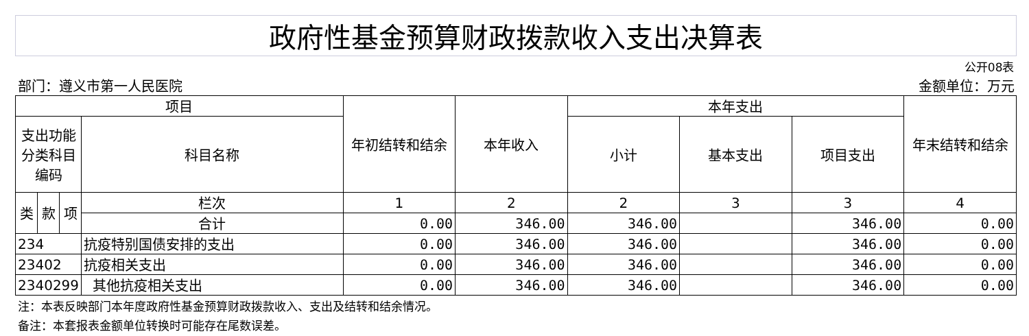| 政府性基金预算财政拨款收入支出决算表 | | | | | | | | | |
| | | | | | | | | | 公开08表 |
| 部门：遵义市第一人民医院 | | | | | | | | | 金额单位：万元 |
| 项目 | | | | 年初结转和结余 | 本年收入 | 本年支出 | | | 年末结转和结余 |
| 支出功能分类科目编码 | | | 科目名称 | | | 小计 | 基本支出 | 项目支出 | |
| 类 | 款 | 项 | 栏次 | 1 | 2 | 2 | 3 | 3 | 4 |
| | | | 合计 | 0.00 | 346.00 | 346.00 | | 346.00 | 0.00 |
| 234 | | | 抗疫特别国债安排的支出 | 0.00 | 346.00 | 346.00 | | 346.00 | 0.00 |
| 23402 | | | 抗疫相关支出 | 0.00 | 346.00 | 346.00 | | 346.00 | 0.00 |
| 2340299 | | | 其他抗疫相关支出 | 0.00 | 346.00 | 346.00 | | 346.00 | 0.00 |
| 注：本表反映部门本年度政府性基金预算财政拨款收入、支出及结转和结余情况。 | | | | | | | | | |
| 备注：本套报表金额单位转换时可能存在尾数误差。 | | | | | | | | | |